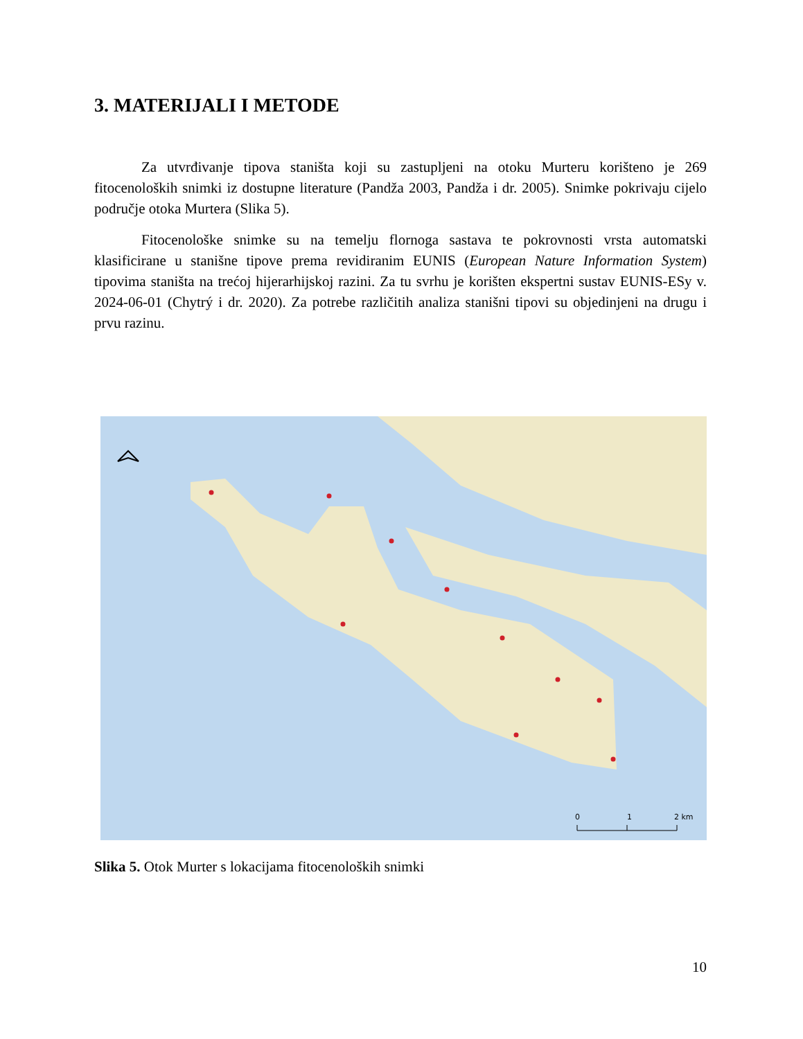3. MATERIJALI I METODE
Za utvrđivanje tipova staništa koji su zastupljeni na otoku Murteru korišteno je 269 fitocenoloških snimki iz dostupne literature (Pandža 2003, Pandža i dr. 2005). Snimke pokrivaju cijelo područje otoka Murtera (Slika 5).
Fitocenološke snimke su na temelju flornoga sastava te pokrovnosti vrsta automatski klasificirane u stanišne tipove prema revidiranim EUNIS (European Nature Information System) tipovima staništa na trećoj hijerarhijskoj razini. Za tu svrhu je korišten ekspertni sustav EUNIS-ESy v. 2024-06-01 (Chytrý i dr. 2020). Za potrebe različitih analiza stanišni tipovi su objedinjeni na drugu i prvu razinu.
0
1
2 km
Slika 5. Otok Murter s lokacijama fitocenoloških snimki
10